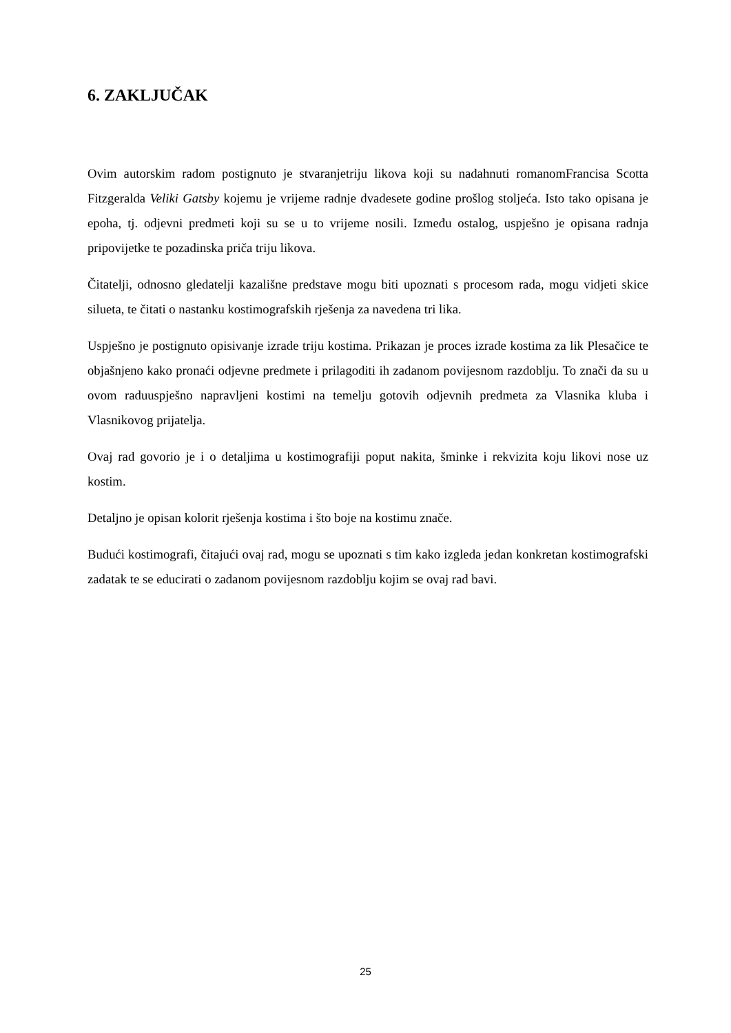6. ZAKLJUČAK
Ovim autorskim radom postignuto je stvaranjetriju likova koji su nadahnuti romanomFrancisa Scotta Fitzgeralda Veliki Gatsby kojemu je vrijeme radnje dvadesete godine prošlog stoljeća. Isto tako opisana je epoha, tj. odjevni predmeti koji su se u to vrijeme nosili. Između ostalog, uspješno je opisana radnja pripovijetke te pozadinska priča triju likova.
Čitatelji, odnosno gledatelji kazališne predstave mogu biti upoznati s procesom rada, mogu vidjeti skice silueta, te čitati o nastanku kostimografskih rješenja za navedena tri lika.
Uspješno je postignuto opisivanje izrade triju kostima. Prikazan je proces izrade kostima za lik Plesačice te objašnjeno kako pronaći odjevne predmete i prilagoditi ih zadanom povijesnom razdoblju. To znači da su u ovom raduuspješno napravljeni kostimi na temelju gotovih odjevnih predmeta za Vlasnika kluba i Vlasnikovog prijatelja.
Ovaj rad govorio je i o detaljima u kostimografiji poput nakita, šminke i rekvizita koju likovi nose uz kostim.
Detaljno je opisan kolorit rješenja kostima i što boje na kostimu znače.
Budući kostimografi, čitajući ovaj rad, mogu se upoznati s tim kako izgleda jedan konkretan kostimografski zadatak te se educirati o zadanom povijesnom razdoblju kojim se ovaj rad bavi.
25